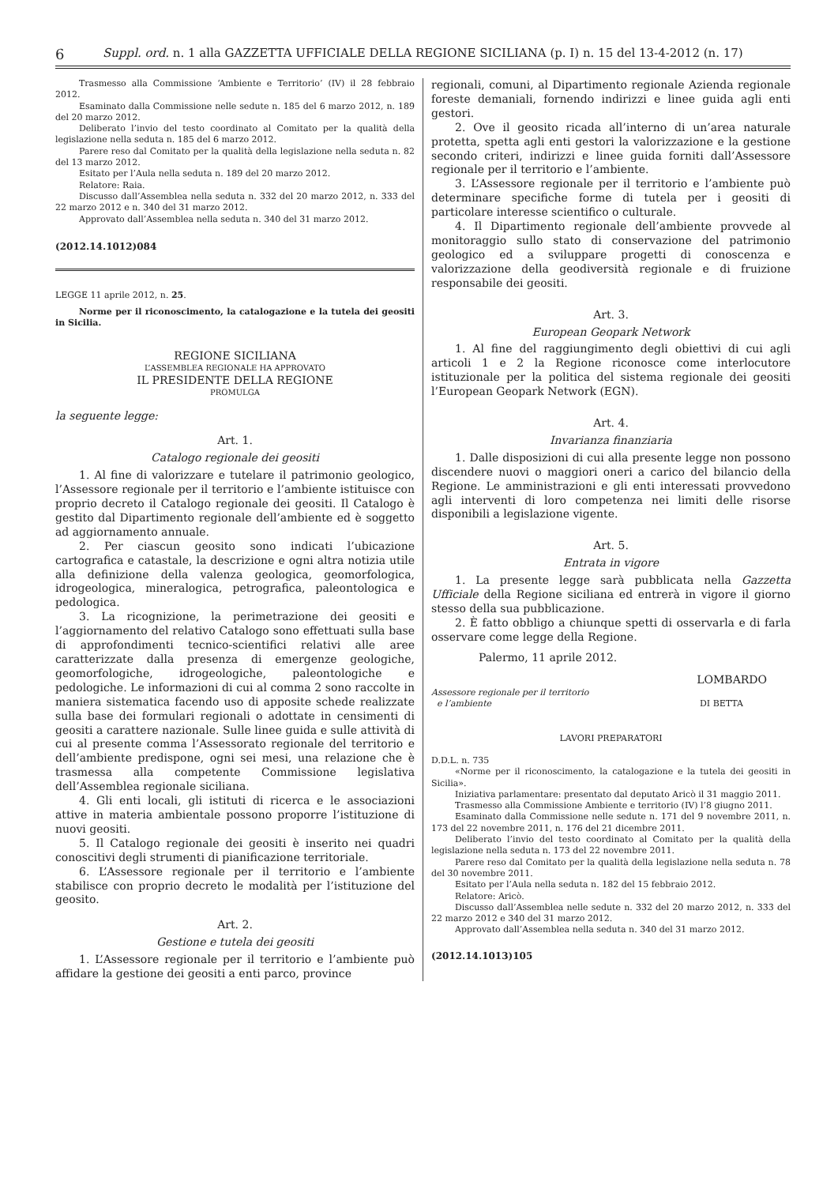6 Suppl. ord. n. 1 alla GAZZETTA UFFICIALE DELLA REGIONE SICILIANA (p. I) n. 15 del 13-4-2012 (n. 17)
Trasmesso alla Commissione ‘Ambiente e Territorio’ (IV) il 28 febbraio 2012.
Esaminato dalla Commissione nelle sedute n. 185 del 6 marzo 2012, n. 189 del 20 marzo 2012.
Deliberato l’invio del testo coordinato al Comitato per la qualità della legislazione nella seduta n. 185 del 6 marzo 2012.
Parere reso dal Comitato per la qualità della legislazione nella seduta n. 82 del 13 marzo 2012.
Esitato per l’Aula nella seduta n. 189 del 20 marzo 2012.
Relatore: Raia.
Discusso dall’Assemblea nella seduta n. 332 del 20 marzo 2012, n. 333 del 22 marzo 2012 e n. 340 del 31 marzo 2012.
Approvato dall’Assemblea nella seduta n. 340 del 31 marzo 2012.
(2012.14.1012)084
LEGGE 11 aprile 2012, n. 25.
Norme per il riconoscimento, la catalogazione e la tutela dei geositi in Sicilia.
REGIONE SICILIANA
L’ASSEMBLEA REGIONALE HA APPROVATO
IL PRESIDENTE DELLA REGIONE
PROMULGA
la seguente legge:
Art. 1.
Catalogo regionale dei geositi
1. Al fine di valorizzare e tutelare il patrimonio geologico, l’Assessore regionale per il territorio e l’ambiente istituisce con proprio decreto il Catalogo regionale dei geositi. Il Catalogo è gestito dal Dipartimento regionale dell’ambiente ed è soggetto ad aggiornamento annuale.
2. Per ciascun geosito sono indicati l’ubicazione cartografica e catastale, la descrizione e ogni altra notizia utile alla definizione della valenza geologica, geomorfologica, idrogeologica, mineralogica, petrografica, paleontologica e pedologica.
3. La ricognizione, la perimetrazione dei geositi e l’aggiornamento del relativo Catalogo sono effettuati sulla base di approfondimenti tecnico-scientifici relativi alle aree caratterizzate dalla presenza di emergenze geologiche, geomorfologiche, idrogeologiche, paleontologiche e pedologiche. Le informazioni di cui al comma 2 sono raccolte in maniera sistematica facendo uso di apposite schede realizzate sulla base dei formulari regionali o adottate in censimenti di geositi a carattere nazionale. Sulle linee guida e sulle attività di cui al presente comma l’Assessorato regionale del territorio e dell’ambiente predispone, ogni sei mesi, una relazione che è trasmessa alla competente Commissione legislativa dell’Assemblea regionale siciliana.
4. Gli enti locali, gli istituti di ricerca e le associazioni attive in materia ambientale possono proporre l’istituzione di nuovi geositi.
5. Il Catalogo regionale dei geositi è inserito nei quadri conoscitivi degli strumenti di pianificazione territoriale.
6. L’Assessore regionale per il territorio e l’ambiente stabilisce con proprio decreto le modalità per l’istituzione del geosito.
Art. 2.
Gestione e tutela dei geositi
1. L’Assessore regionale per il territorio e l’ambiente può affidare la gestione dei geositi a enti parco, province
regionali, comuni, al Dipartimento regionale Azienda regionale foreste demaniali, fornendo indirizzi e linee guida agli enti gestori.
2. Ove il geosito ricada all’interno di un’area naturale protetta, spetta agli enti gestori la valorizzazione e la gestione secondo criteri, indirizzi e linee guida forniti dall’Assessore regionale per il territorio e l’ambiente.
3. L’Assessore regionale per il territorio e l’ambiente può determinare specifiche forme di tutela per i geositi di particolare interesse scientifico o culturale.
4. Il Dipartimento regionale dell’ambiente provvede al monitoraggio sullo stato di conservazione del patrimonio geologico ed a sviluppare progetti di conoscenza e valorizzazione della geodiversità regionale e di fruizione responsabile dei geositi.
Art. 3.
European Geopark Network
1. Al fine del raggiungimento degli obiettivi di cui agli articoli 1 e 2 la Regione riconosce come interlocutore istituzionale per la politica del sistema regionale dei geositi l’European Geopark Network (EGN).
Art. 4.
Invarianza finanziaria
1. Dalle disposizioni di cui alla presente legge non possono discendere nuovi o maggiori oneri a carico del bilancio della Regione. Le amministrazioni e gli enti interessati provvedono agli interventi di loro competenza nei limiti delle risorse disponibili a legislazione vigente.
Art. 5.
Entrata in vigore
1. La presente legge sarà pubblicata nella Gazzetta Ufficiale della Regione siciliana ed entrerà in vigore il giorno stesso della sua pubblicazione.
2. È fatto obbligo a chiunque spetti di osservarla e di farla osservare come legge della Regione.
Palermo, 11 aprile 2012.
LOMBARDO
Assessore regionale per il territorio
e l’ambiente DI BETTA
LAVORI PREPARATORI
D.D.L. n. 735
«Norme per il riconoscimento, la catalogazione e la tutela dei geositi in Sicilia».
Iniziativa parlamentare: presentato dal deputato Aricò il 31 maggio 2011.
Trasmesso alla Commissione Ambiente e territorio (IV) l’8 giugno 2011.
Esaminato dalla Commissione nelle sedute n. 171 del 9 novembre 2011, n. 173 del 22 novembre 2011, n. 176 del 21 dicembre 2011.
Deliberato l’invio del testo coordinato al Comitato per la qualità della legislazione nella seduta n. 173 del 22 novembre 2011.
Parere reso dal Comitato per la qualità della legislazione nella seduta n. 78 del 30 novembre 2011.
Esitato per l’Aula nella seduta n. 182 del 15 febbraio 2012.
Relatore: Aricò.
Discusso dall’Assemblea nelle sedute n. 332 del 20 marzo 2012, n. 333 del 22 marzo 2012 e 340 del 31 marzo 2012.
Approvato dall’Assemblea nella seduta n. 340 del 31 marzo 2012.
(2012.14.1013)105